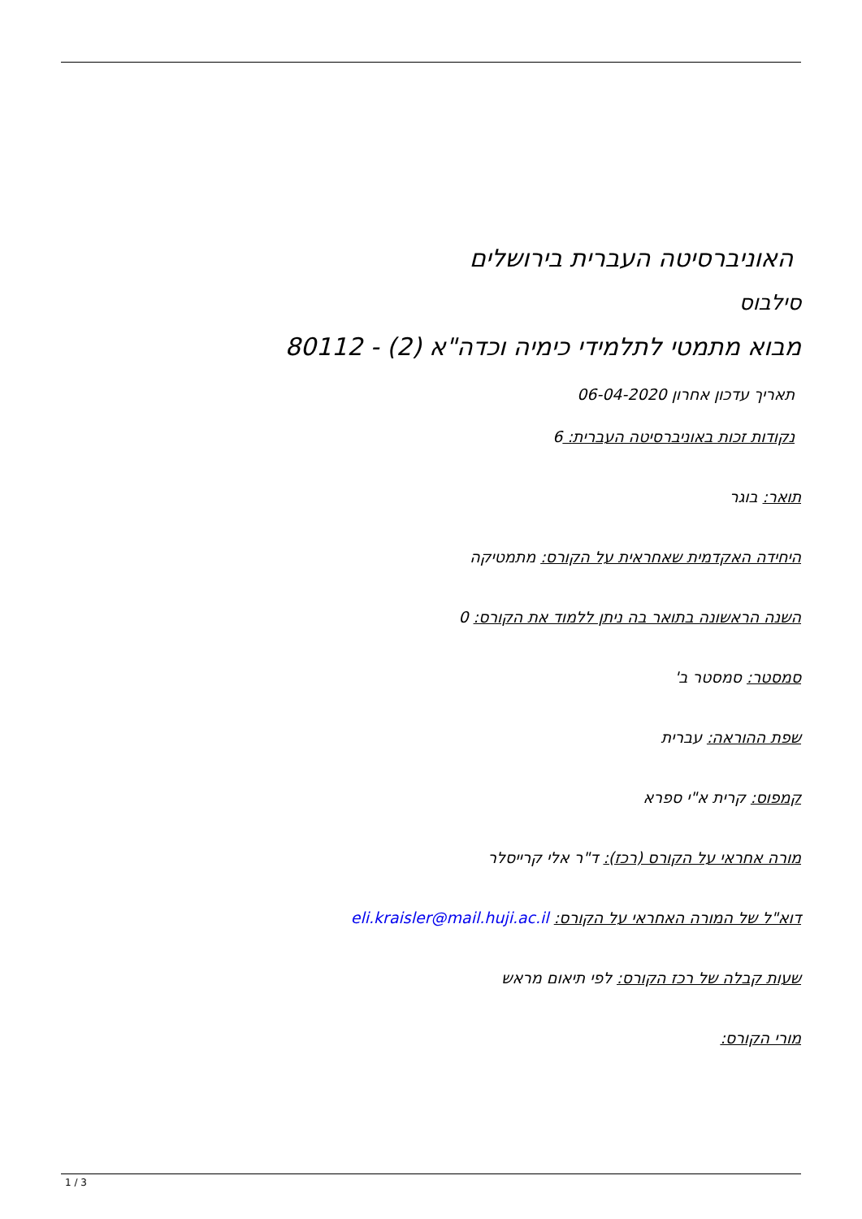האוניברסיטה העברית בירושלים
סילבוס
מבוא מתמטי לתלמידי כימיה וכדה"א (2) - 80112
תאריך עדכון אחרון 06-04-2020
נקודות זכות באוניברסיטה העברית: 6
תואר: בוגר
היחידה האקדמית שאחראית על הקורס: מתמטיקה
השנה הראשונה בתואר בה ניתן ללמוד את הקורס: 0
סמסטר: סמסטר ב'
שפת ההוראה: עברית
קמפוס: קרית א"י ספרא
מורה אחראי על הקורס (רכז): ד"ר אלי קרייסלר
דוא"ל של המורה האחראי על הקורס: eli.kraisler@mail.huji.ac.il
שעות קבלה של רכז הקורס: לפי תיאום מראש
מורי הקורס:
1 / 3